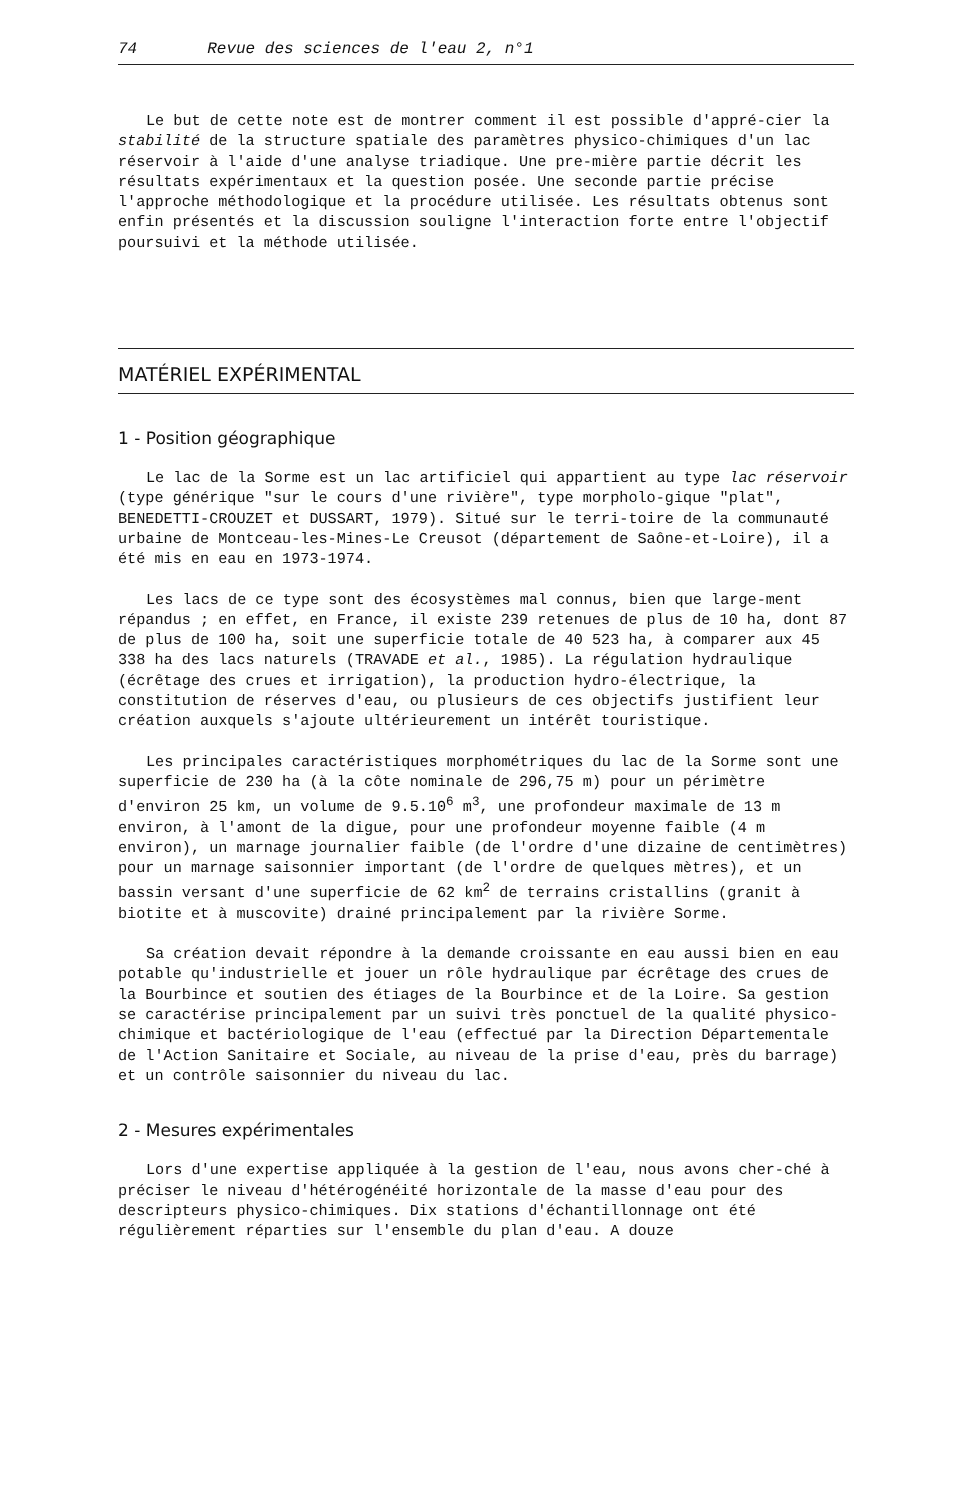74 Revue des sciences de l'eau 2, n°1
Le but de cette note est de montrer comment il est possible d'appré-cier la stabilité de la structure spatiale des paramètres physico-chimiques d'un lac réservoir à l'aide d'une analyse triadique. Une pre-mière partie décrit les résultats expérimentaux et la question posée. Une seconde partie précise l'approche méthodologique et la procédure utilisée. Les résultats obtenus sont enfin présentés et la discussion souligne l'interaction forte entre l'objectif poursuivi et la méthode utilisée.
MATÉRIEL EXPÉRIMENTAL
1 - Position géographique
Le lac de la Sorme est un lac artificiel qui appartient au type lac réservoir (type générique "sur le cours d'une rivière", type morpholo-gique "plat", BENEDETTI-CROUZET et DUSSART, 1979). Situé sur le terri-toire de la communauté urbaine de Montceau-les-Mines-Le Creusot (département de Saône-et-Loire), il a été mis en eau en 1973-1974.
Les lacs de ce type sont des écosystèmes mal connus, bien que large-ment répandus ; en effet, en France, il existe 239 retenues de plus de 10 ha, dont 87 de plus de 100 ha, soit une superficie totale de 40 523 ha, à comparer aux 45 338 ha des lacs naturels (TRAVADE et al., 1985). La régulation hydraulique (écrêtage des crues et irrigation), la production hydro-électrique, la constitution de réserves d'eau, ou plusieurs de ces objectifs justifient leur création auxquels s'ajoute ultérieurement un intérêt touristique.
Les principales caractéristiques morphométriques du lac de la Sorme sont une superficie de 230 ha (à la côte nominale de 296,75 m) pour un périmètre d'environ 25 km, un volume de 9.5.10<sup>6</sup> m<sup>3</sup>, une profondeur maximale de 13 m environ, à l'amont de la digue, pour une profondeur moyenne faible (4 m environ), un marnage journalier faible (de l'ordre d'une dizaine de centimètres) pour un marnage saisonnier important (de l'ordre de quelques mètres), et un bassin versant d'une superficie de 62 km<sup>2</sup> de terrains cristallins (granit à biotite et à muscovite) drainé principalement par la rivière Sorme.
Sa création devait répondre à la demande croissante en eau aussi bien en eau potable qu'industrielle et jouer un rôle hydraulique par écrêtage des crues de la Bourbince et soutien des étiages de la Bourbince et de la Loire. Sa gestion se caractérise principalement par un suivi très ponctuel de la qualité physico-chimique et bactériologique de l'eau (effectué par la Direction Départementale de l'Action Sanitaire et Sociale, au niveau de la prise d'eau, près du barrage) et un contrôle saisonnier du niveau du lac.
2 - Mesures expérimentales
Lors d'une expertise appliquée à la gestion de l'eau, nous avons cher-ché à préciser le niveau d'hétérogénéité horizontale de la masse d'eau pour des descripteurs physico-chimiques. Dix stations d'échantillonnage ont été régulièrement réparties sur l'ensemble du plan d'eau. A douze